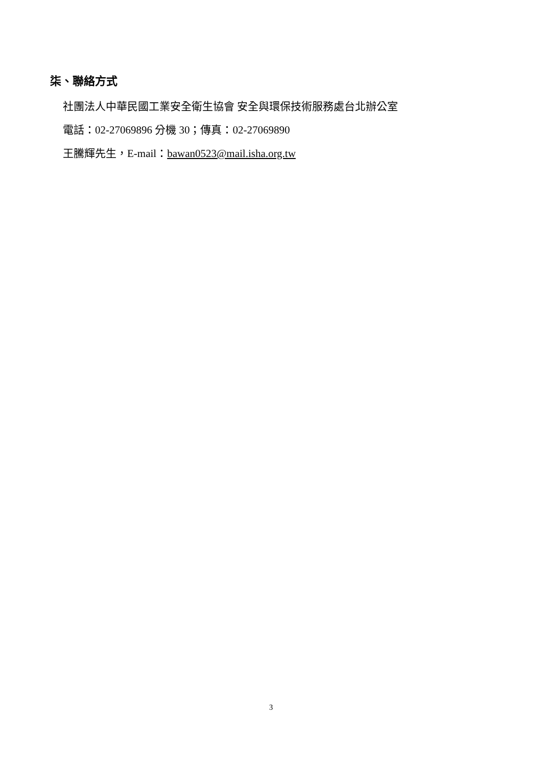柒、聯絡方式
社團法人中華民國工業安全衛生協會 安全與環保技術服務處台北辦公室
電話：02-27069896 分機 30；傳真：02-27069890
王騰輝先生，E-mail：bawan0523@mail.isha.org.tw
3